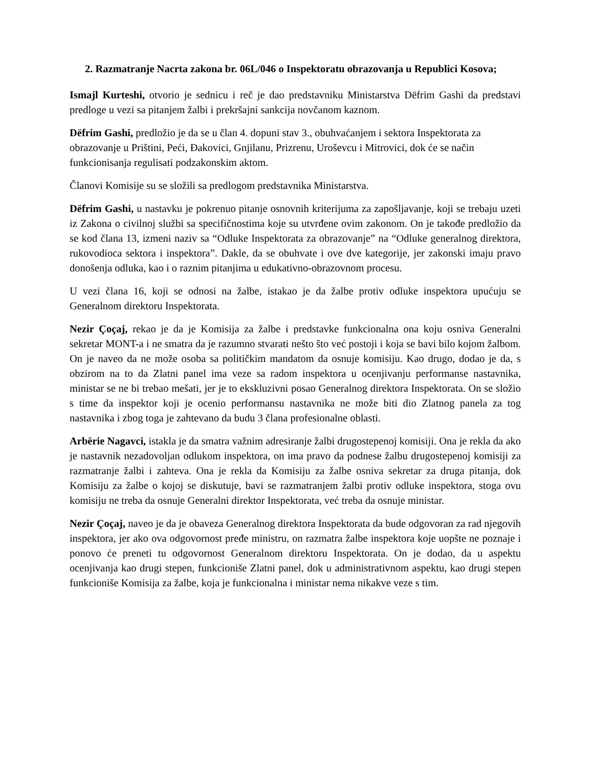2. Razmatranje Nacrta zakona br. 06L/046 o Inspektoratu obrazovanja u Republici Kosova;
Ismajl Kurteshi, otvorio je sednicu i reč je dao predstavniku Ministarstva Dëfrim Gashi da predstavi predloge u vezi sa pitanjem žalbi i prekršajni sankcija novčanom kaznom.
Dëfrim Gashi, predložio je da se u član 4. dopuni stav 3., obuhvaćanjem i sektora Inspektorata za obrazovanje u Prištini, Peći, Đakovici, Gnjilanu, Prizrenu, Uroševcu i Mitrovici, dok će se način funkcionisanja regulisati podzakonskim aktom.
Članovi Komisije su se složili sa predlogom predstavnika Ministarstva.
Dëfrim Gashi, u nastavku je pokrenuo pitanje osnovnih kriterijuma za zapošljavanje, koji se trebaju uzeti iz Zakona o civilnoj službi sa specifičnostima koje su utvrđene ovim zakonom. On je takođe predložio da se kod člana 13, izmeni naziv sa “Odluke Inspektorata za obrazovanje” na “Odluke generalnog direktora, rukovodioca sektora i inspektora”. Dakle, da se obuhvate i ove dve kategorije, jer zakonski imaju pravo donošenja odluka, kao i o raznim pitanjima u edukativno-obrazovnom procesu.
U vezi člana 16, koji se odnosi na žalbe, istakao je da žalbe protiv odluke inspektora upućuju se Generalnom direktoru Inspektorata.
Nezir Çoçaj, rekao je da je Komisija za žalbe i predstavke funkcionalna ona koju osniva Generalni sekretar MONT-a i ne smatra da je razumno stvarati nešto što već postoji i koja se bavi bilo kojom žalbom. On je naveo da ne može osoba sa političkim mandatom da osnuje komisiju. Kao drugo, dodao je da, s obzirom na to da Zlatni panel ima veze sa radom inspektora u ocenjivanju performanse nastavnika, ministar se ne bi trebao mešati, jer je to ekskluzivni posao Generalnog direktora Inspektorata. On se složio s time da inspektor koji je ocenio performansu nastavnika ne može biti dio Zlatnog panela za tog nastavnika i zbog toga je zahtevano da budu 3 člana profesionalne oblasti.
Arbërie Nagavci, istakla je da smatra važnim adresiranje žalbi drugostepenoj komisiji. Ona je rekla da ako je nastavnik nezadovoljan odlukom inspektora, on ima pravo da podnese žalbu drugostepenoj komisiji za razmatranje žalbi i zahteva. Ona je rekla da Komisiju za žalbe osniva sekretar za druga pitanja, dok Komisiju za žalbe o kojoj se diskutuje, bavi se razmatranjem žalbi protiv odluke inspektora, stoga ovu komisiju ne treba da osnuje Generalni direktor Inspektorata, već treba da osnuje ministar.
Nezir Çoçaj, naveo je da je obaveza Generalnog direktora Inspektorata da bude odgovoran za rad njegovih inspektora, jer ako ova odgovornost pređe ministru, on razmatra žalbe inspektora koje uopšte ne poznaje i ponovo će preneti tu odgovornost Generalnom direktoru Inspektorata. On je dodao, da u aspektu ocenjivanja kao drugi stepen, funkcioniše Zlatni panel, dok u administrativnom aspektu, kao drugi stepen funkcioniše Komisija za žalbe, koja je funkcionalna i ministar nema nikakve veze s tim.